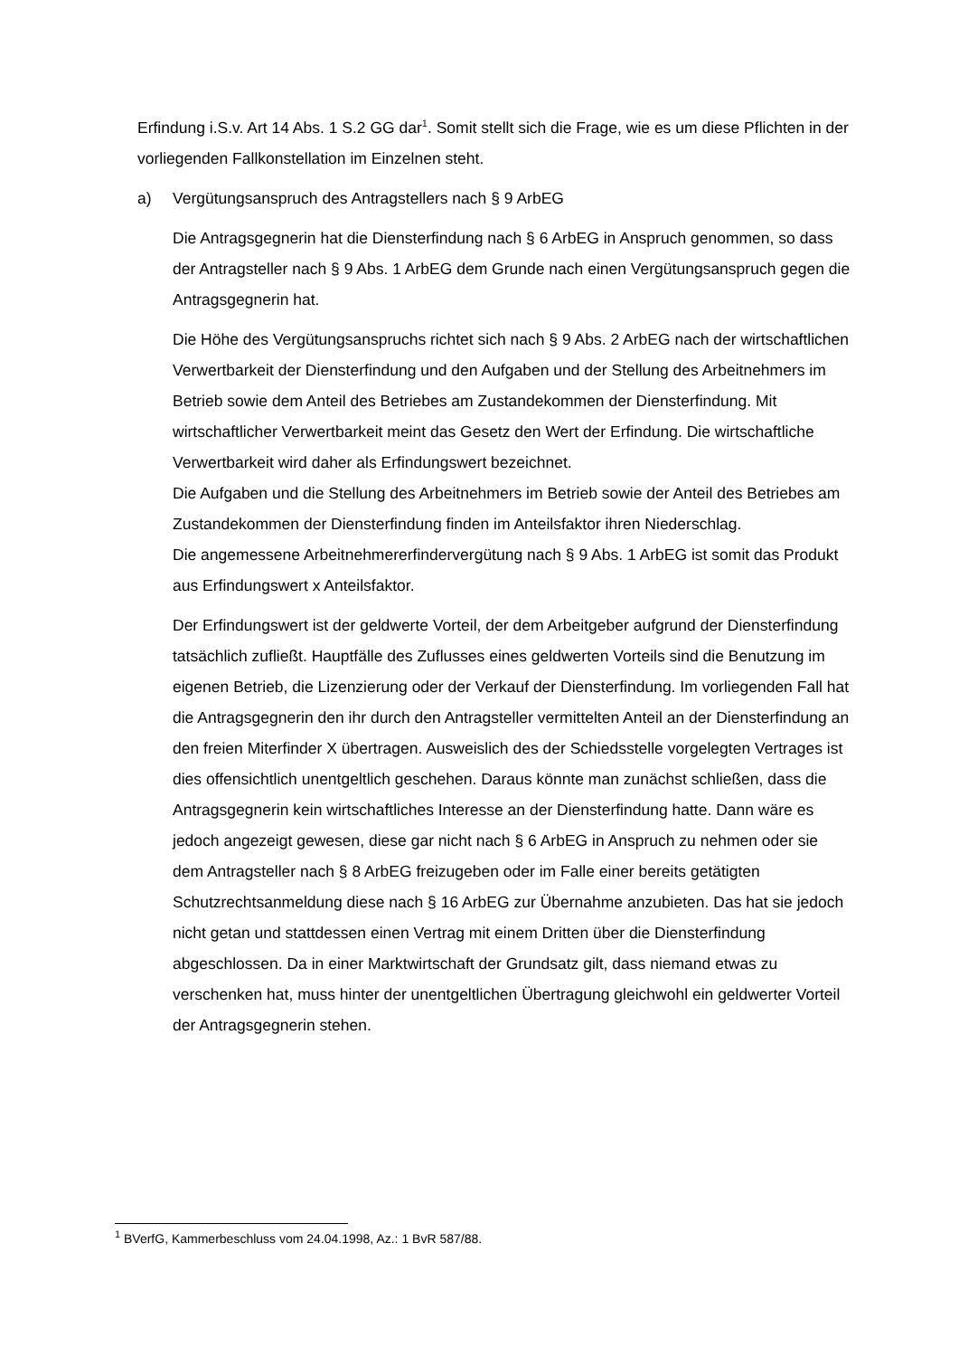Erfindung i.S.v. Art 14 Abs. 1 S.2 GG dar<sup>1</sup>. Somit stellt sich die Frage, wie es um diese Pflichten in der vorliegenden Fallkonstellation im Einzelnen steht.
a) Vergütungsanspruch des Antragstellers nach § 9 ArbEG
Die Antragsgegnerin hat die Diensterfindung nach § 6 ArbEG in Anspruch genommen, so dass der Antragsteller nach § 9 Abs. 1 ArbEG dem Grunde nach einen Vergütungsanspruch gegen die Antragsgegnerin hat.
Die Höhe des Vergütungsanspruchs richtet sich nach § 9 Abs. 2 ArbEG nach der wirtschaftlichen Verwertbarkeit der Diensterfindung und den Aufgaben und der Stellung des Arbeitnehmers im Betrieb sowie dem Anteil des Betriebes am Zustandekommen der Diensterfindung. Mit wirtschaftlicher Verwertbarkeit meint das Gesetz den Wert der Erfindung. Die wirtschaftliche Verwertbarkeit wird daher als Erfindungswert bezeichnet.
Die Aufgaben und die Stellung des Arbeitnehmers im Betrieb sowie der Anteil des Betriebes am Zustandekommen der Diensterfindung finden im Anteilsfaktor ihren Niederschlag.
Die angemessene Arbeitnehmererfindervergütung nach § 9 Abs. 1 ArbEG ist somit das Produkt aus Erfindungswert x Anteilsfaktor.
Der Erfindungswert ist der geldwerte Vorteil, der dem Arbeitgeber aufgrund der Diensterfindung tatsächlich zufließt. Hauptfälle des Zuflusses eines geldwerten Vorteils sind die Benutzung im eigenen Betrieb, die Lizenzierung oder der Verkauf der Diensterfindung. Im vorliegenden Fall hat die Antragsgegnerin den ihr durch den Antragsteller vermittelten Anteil an der Diensterfindung an den freien Miterfinder X übertragen. Ausweislich des der Schiedsstelle vorgelegten Vertrages ist dies offensichtlich unentgeltlich geschehen. Daraus könnte man zunächst schließen, dass die Antragsgegnerin kein wirtschaftliches Interesse an der Diensterfindung hatte. Dann wäre es jedoch angezeigt gewesen, diese gar nicht nach § 6 ArbEG in Anspruch zu nehmen oder sie dem Antragsteller nach § 8 ArbEG freizugeben oder im Falle einer bereits getätigten Schutzrechtsanmeldung diese nach § 16 ArbEG zur Übernahme anzubieten. Das hat sie jedoch nicht getan und stattdessen einen Vertrag mit einem Dritten über die Diensterfindung abgeschlossen. Da in einer Marktwirtschaft der Grundsatz gilt, dass niemand etwas zu verschenken hat, muss hinter der unentgeltlichen Übertragung gleichwohl ein geldwerter Vorteil der Antragsgegnerin stehen.
<sup>1</sup> BVerfG, Kammerbeschluss vom 24.04.1998, Az.: 1 BvR 587/88.